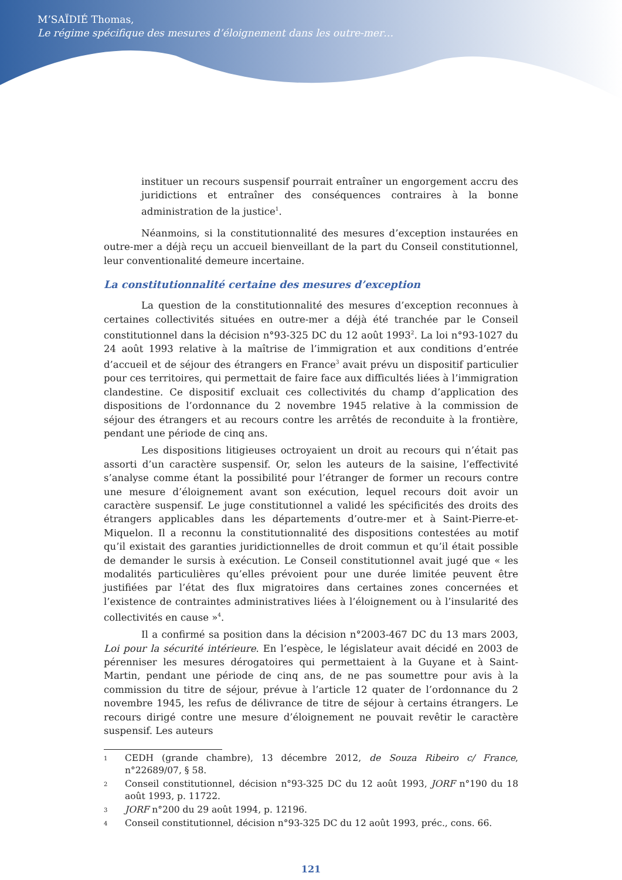M’SAÏDIÉ Thomas,
Le régime spécifique des mesures d’éloignement dans les outre-mer…
instituer un recours suspensif pourrait entraîner un engorgement accru des juridictions et entraîner des conséquences contraires à la bonne administration de la justice<sup>1</sup>.
Néanmoins, si la constitutionnalité des mesures d’exception instaurées en outre-mer a déjà reçu un accueil bienveillant de la part du Conseil constitutionnel, leur conventionalité demeure incertaine.
La constitutionnalité certaine des mesures d’exception
La question de la constitutionnalité des mesures d’exception reconnues à certaines collectivités situées en outre-mer a déjà été tranchée par le Conseil constitutionnel dans la décision n°93-325 DC du 12 août 1993<sup>2</sup>. La loi n°93-1027 du 24 août 1993 relative à la maîtrise de l’immigration et aux conditions d’entrée d’accueil et de séjour des étrangers en France<sup>3</sup> avait prévu un dispositif particulier pour ces territoires, qui permettait de faire face aux difficultés liées à l’immigration clandestine. Ce dispositif excluait ces collectivités du champ d’application des dispositions de l’ordonnance du 2 novembre 1945 relative à la commission de séjour des étrangers et au recours contre les arrêtés de reconduite à la frontière, pendant une période de cinq ans.
Les dispositions litigieuses octroyaient un droit au recours qui n’était pas assorti d’un caractère suspensif. Or, selon les auteurs de la saisine, l’effectivité s’analyse comme étant la possibilité pour l’étranger de former un recours contre une mesure d’éloignement avant son exécution, lequel recours doit avoir un caractère suspensif. Le juge constitutionnel a validé les spécificités des droits des étrangers applicables dans les départements d’outre-mer et à Saint-Pierre-et-Miquelon. Il a reconnu la constitutionnalité des dispositions contestées au motif qu’il existait des garanties juridictionnelles de droit commun et qu’il était possible de demander le sursis à exécution. Le Conseil constitutionnel avait jugé que « les modalités particulières qu’elles prévoient pour une durée limitée peuvent être justifiées par l’état des flux migratoires dans certaines zones concernées et l’existence de contraintes administratives liées à l’éloignement ou à l’insularité des collectivités en cause »<sup>4</sup>.
Il a confirmé sa position dans la décision n°2003-467 DC du 13 mars 2003, Loi pour la sécurité intérieure. En l’espèce, le législateur avait décidé en 2003 de pérenniser les mesures dérogatoires qui permettaient à la Guyane et à Saint-Martin, pendant une période de cinq ans, de ne pas soumettre pour avis à la commission du titre de séjour, prévue à l’article 12 quater de l’ordonnance du 2 novembre 1945, les refus de délivrance de titre de séjour à certains étrangers. Le recours dirigé contre une mesure d’éloignement ne pouvait revêtir le caractère suspensif. Les auteurs
1 CEDH (grande chambre), 13 décembre 2012, de Souza Ribeiro c/ France, n°22689/07, § 58.
2 Conseil constitutionnel, décision n°93-325 DC du 12 août 1993, JORF n°190 du 18 août 1993, p. 11722.
3 JORF n°200 du 29 août 1994, p. 12196.
4 Conseil constitutionnel, décision n°93-325 DC du 12 août 1993, préc., cons. 66.
121